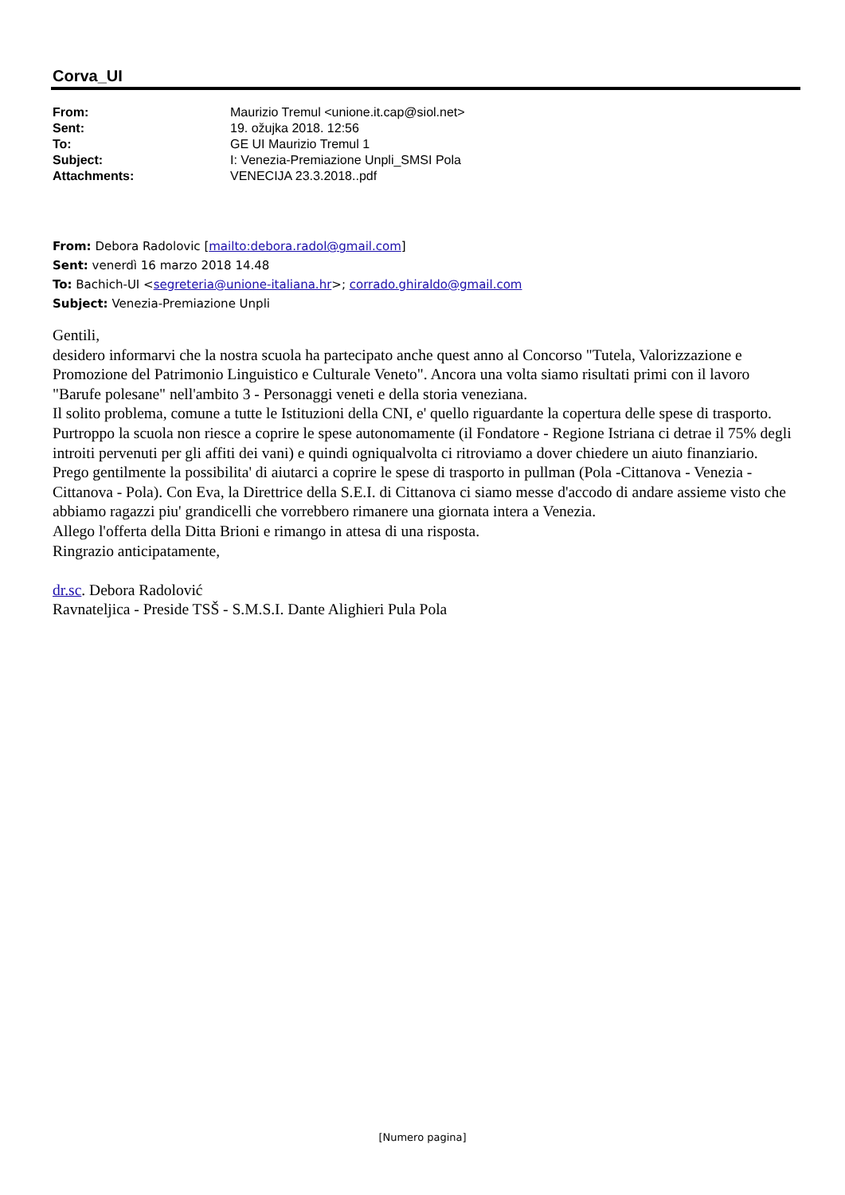Corva_UI
| From: | Maurizio Tremul <unione.it.cap@siol.net> |
| Sent: | 19. ožujka 2018. 12:56 |
| To: | GE UI Maurizio Tremul 1 |
| Subject: | I: Venezia-Premiazione Unpli_SMSI Pola |
| Attachments: | VENECIJA 23.3.2018..pdf |
From: Debora Radolovic [mailto:debora.radol@gmail.com]
Sent: venerdì 16 marzo 2018 14.48
To: Bachich-UI <segreteria@unione-italiana.hr>; corrado.ghiraldo@gmail.com
Subject: Venezia-Premiazione Unpli
Gentili,
desidero informarvi che la nostra scuola ha partecipato anche quest anno al Concorso "Tutela, Valorizzazione e Promozione del Patrimonio Linguistico e Culturale Veneto". Ancora una volta siamo risultati primi con il lavoro "Barufe polesane" nell'ambito 3 - Personaggi veneti e della storia veneziana.
Il solito problema, comune a tutte le Istituzioni della CNI, e' quello riguardante la copertura delle spese di trasporto. Purtroppo la scuola non riesce a coprire le spese autonomamente (il Fondatore - Regione Istriana ci detrae il 75% degli introiti pervenuti per gli affiti dei vani) e quindi ogniqualvolta ci ritroviamo a dover chiedere un aiuto finanziario.
Prego gentilmente la possibilita' di aiutarci a coprire le spese di trasporto in pullman (Pola -Cittanova - Venezia - Cittanova - Pola). Con Eva, la Direttrice della S.E.I. di Cittanova ci siamo messe d'accodo di andare assieme visto che abbiamo ragazzi piu' grandicelli che vorrebbero rimanere una giornata intera a Venezia.
Allego l'offerta della Ditta Brioni e rimango in attesa di una risposta.
Ringrazio anticipatamente,
dr.sc. Debora Radolović
Ravnateljica - Preside TSŠ - S.M.S.I. Dante Alighieri Pula Pola
[Numero pagina]